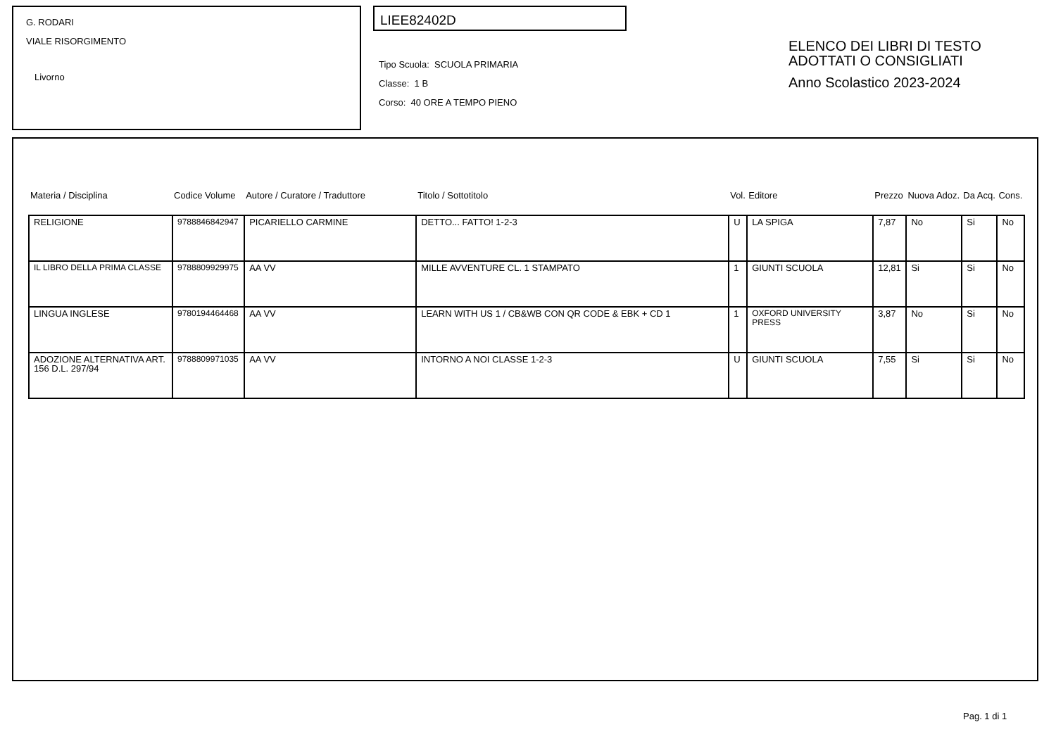G. RODARI
VIALE RISORGIMENTO
Livorno
LIEE82402D
Tipo Scuola: SCUOLA PRIMARIA
Classe: 1 B
Corso: 40 ORE A TEMPO PIENO
ELENCO DEI LIBRI DI TESTO
ADOTTATI O CONSIGLIATI
Anno Scolastico 2023-2024
| Materia / Disciplina | Codice Volume | Autore / Curatore / Traduttore | Titolo / Sottotitolo | Vol. | Editore | Prezzo | Nuova Adoz. | Da Acq. | Cons. |
| --- | --- | --- | --- | --- | --- | --- | --- | --- | --- |
| RELIGIONE | 9788846842947 | PICARIELLO CARMINE | DETTO... FATTO! 1-2-3 | U | LA SPIGA | 7,87 | No | Si | No |
| IL LIBRO DELLA PRIMA CLASSE | 9788809929975 | AA VV | MILLE AVVENTURE CL. 1 STAMPATO | 1 | GIUNTI SCUOLA | 12,81 | Si | Si | No |
| LINGUA INGLESE | 9780194464468 | AA VV | LEARN WITH US 1 / CB&WB CON QR CODE & EBK + CD 1 | 1 | OXFORD UNIVERSITY PRESS | 3,87 | No | Si | No |
| ADOZIONE ALTERNATIVA ART. 156 D.L. 297/94 | 9788809971035 | AA VV | INTORNO A NOI CLASSE 1-2-3 | U | GIUNTI SCUOLA | 7,55 | Si | Si | No |
Pag. 1 di 1